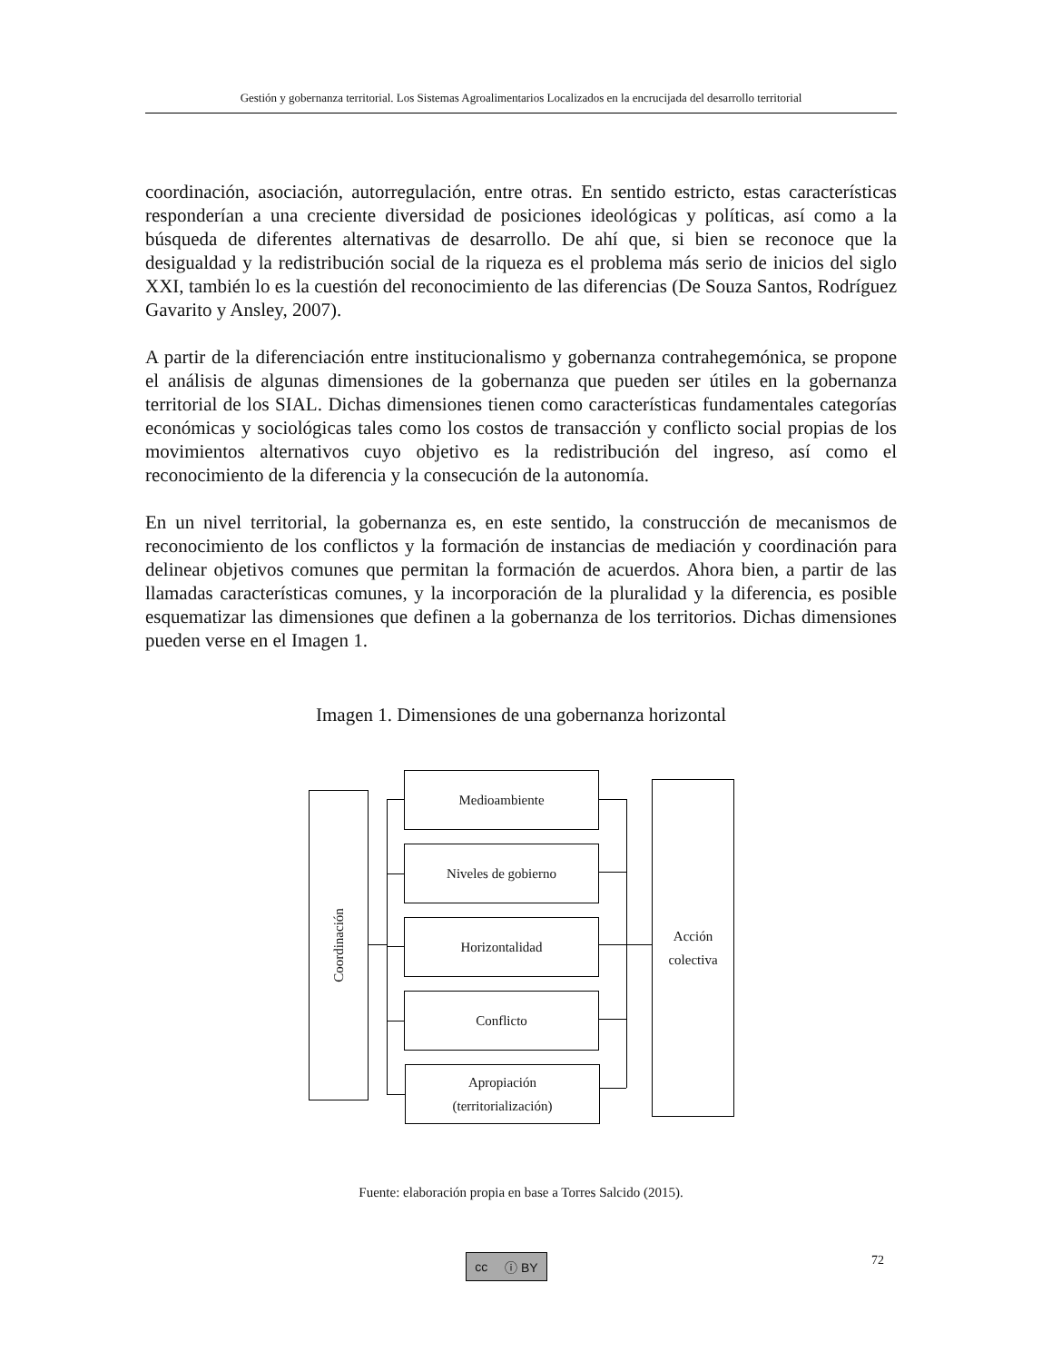Gestión y gobernanza territorial. Los Sistemas Agroalimentarios Localizados en la encrucijada del desarrollo territorial
coordinación, asociación, autorregulación, entre otras. En sentido estricto, estas características responderían a una creciente diversidad de posiciones ideológicas y políticas, así como a la búsqueda de diferentes alternativas de desarrollo. De ahí que, si bien se reconoce que la desigualdad y la redistribución social de la riqueza es el problema más serio de inicios del siglo XXI, también lo es la cuestión del reconocimiento de las diferencias (De Souza Santos, Rodríguez Gavarito y Ansley, 2007).
A partir de la diferenciación entre institucionalismo y gobernanza contrahegemónica, se propone el análisis de algunas dimensiones de la gobernanza que pueden ser útiles en la gobernanza territorial de los SIAL. Dichas dimensiones tienen como características fundamentales categorías económicas y sociológicas tales como los costos de transacción y conflicto social propias de los movimientos alternativos cuyo objetivo es la redistribución del ingreso, así como el reconocimiento de la diferencia y la consecución de la autonomía.
En un nivel territorial, la gobernanza es, en este sentido, la construcción de mecanismos de reconocimiento de los conflictos y la formación de instancias de mediación y coordinación para delinear objetivos comunes que permitan la formación de acuerdos. Ahora bien, a partir de las llamadas características comunes, y la incorporación de la pluralidad y la diferencia, es posible esquematizar las dimensiones que definen a la gobernanza de los territorios. Dichas dimensiones pueden verse en el Imagen 1.
Imagen 1. Dimensiones de una gobernanza horizontal
Coordinación
Medioambiente
Niveles de gobierno
Horizontalidad
Conflicto
Apropiación
(territorialización)
Acción
colectiva
Fuente: elaboración propia en base a Torres Salcido (2015).
cc ⓘ BY 72